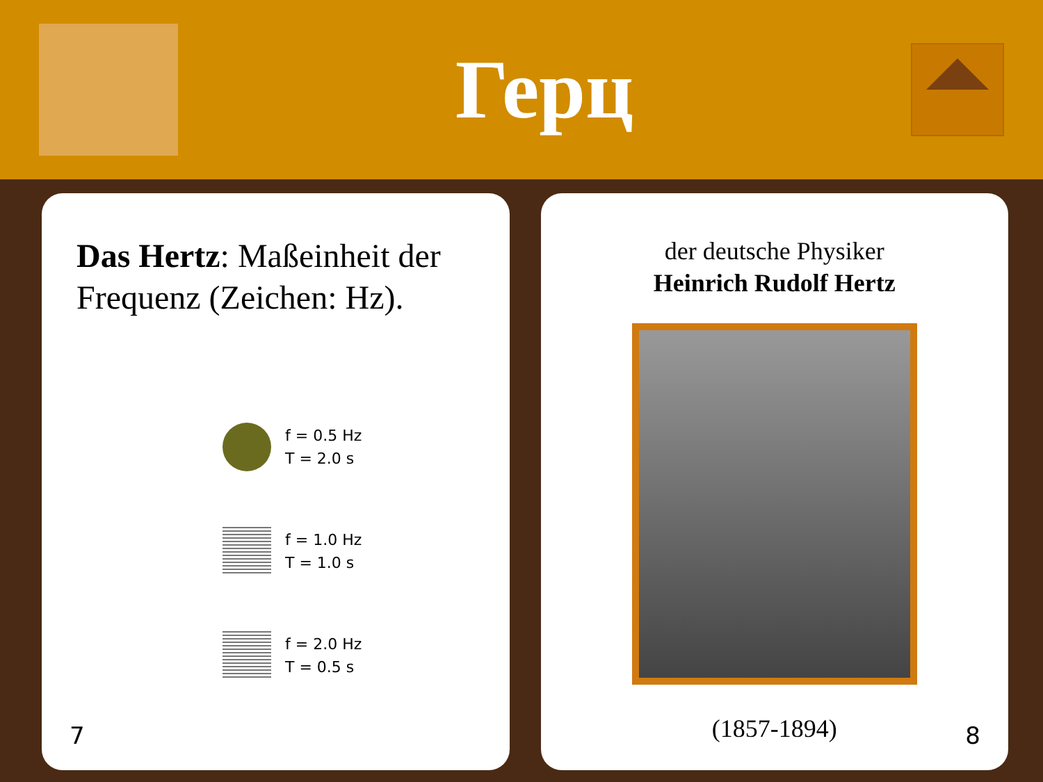Герц
Das Hertz: Maßeinheit der Frequenz (Zeichen: Hz).
f = 0.5 Hz
T = 2.0 s
f = 1.0 Hz
T = 1.0 s
f = 2.0 Hz
T = 0.5 s
7
der deutsche Physiker
Heinrich Rudolf Hertz
(1857-1894)
8